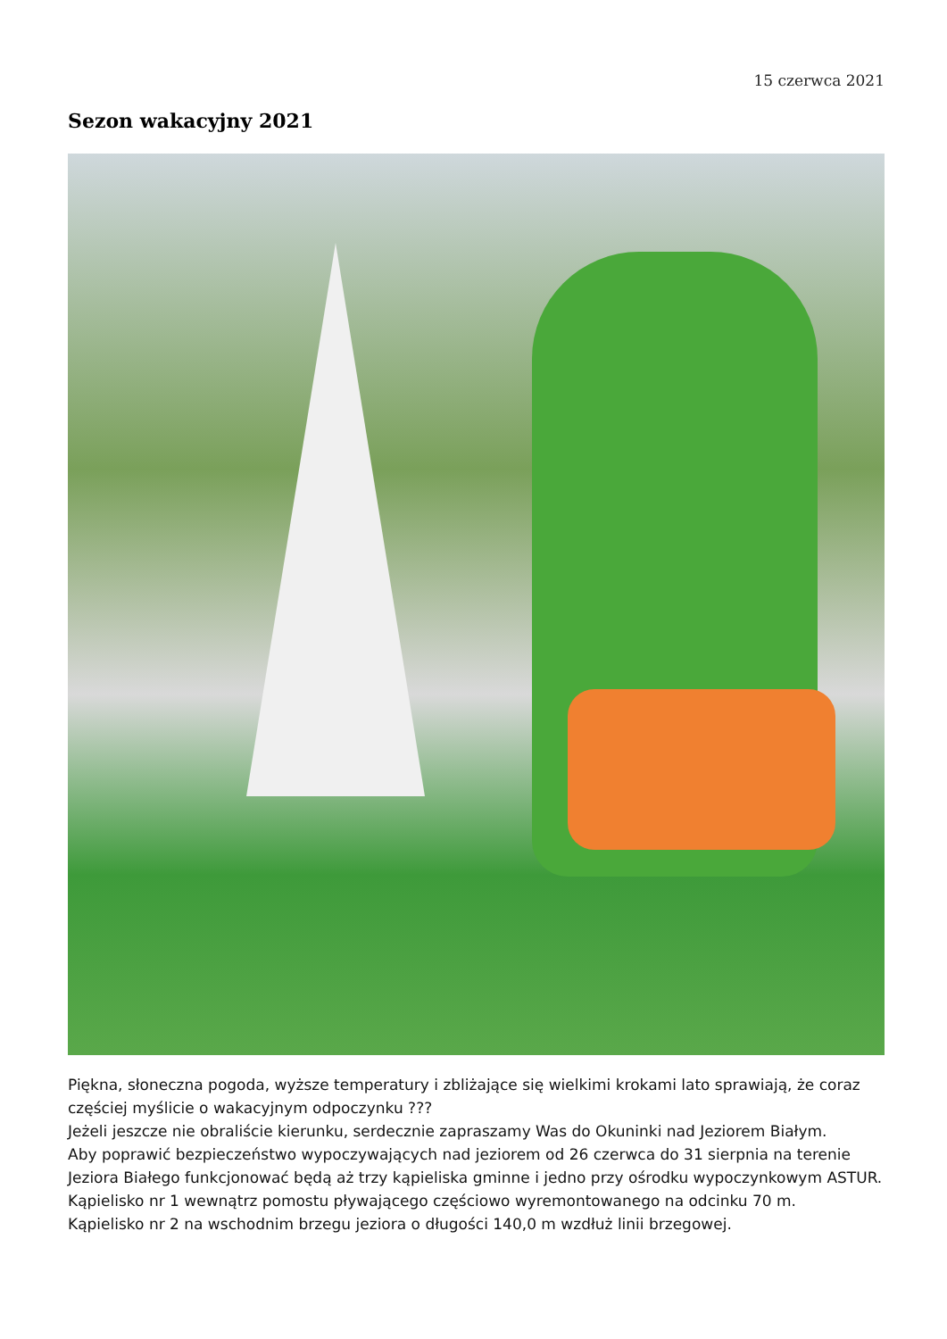15 czerwca 2021
Sezon wakacyjny 2021
Piękna, słoneczna pogoda, wyższe temperatury i zbliżające się wielkimi krokami lato sprawiają, że coraz częściej myślicie o wakacyjnym odpoczynku ???
Jeżeli jeszcze nie obraliście kierunku, serdecznie zapraszamy Was do Okuninki nad Jeziorem Białym.
Aby poprawić bezpieczeństwo wypoczywających nad jeziorem od 26 czerwca do 31 sierpnia na terenie Jeziora Białego funkcjonować będą aż trzy kąpieliska gminne i jedno przy ośrodku wypoczynkowym ASTUR.
Kąpielisko nr 1 wewnątrz pomostu pływającego częściowo wyremontowanego na odcinku 70 m.
Kąpielisko nr 2 na wschodnim brzegu jeziora o długości 140,0 m wzdłuż linii brzegowej.